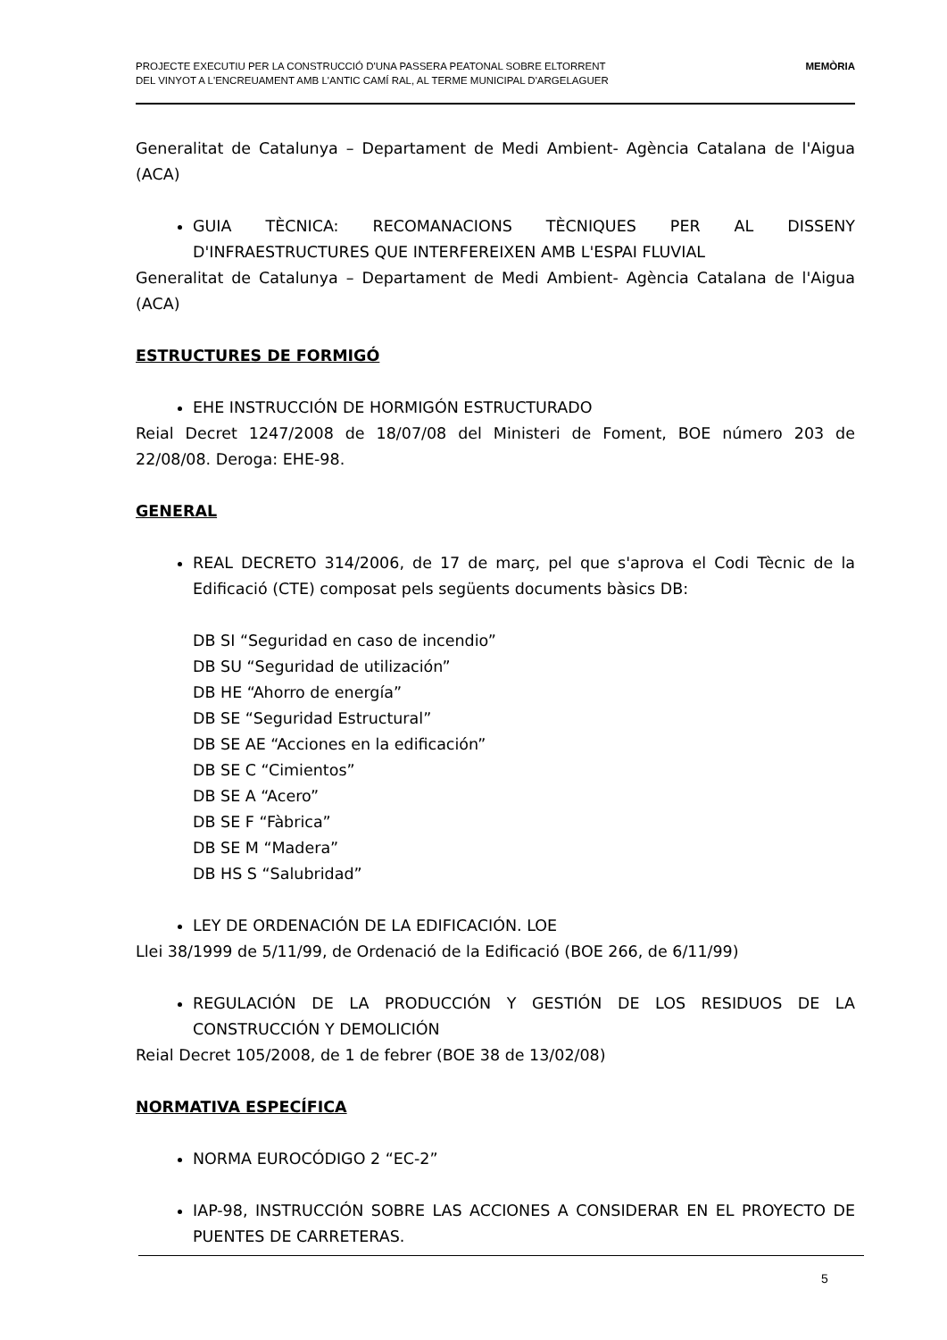PROJECTE EXECUTIU PER LA CONSTRUCCIÓ D'UNA PASSERA PEATONAL SOBRE ELTORRENT
DEL VINYOT A L'ENCREUAMENT AMB L'ANTIC CAMÍ RAL, AL TERME MUNICIPAL D'ARGELAGUER
MEMÒRIA
Generalitat de Catalunya – Departament de Medi Ambient- Agència Catalana de l'Aigua (ACA)
GUIA TÈCNICA: RECOMANACIONS TÈCNIQUES PER AL DISSENY D'INFRAESTRUCTURES QUE INTERFEREIXEN AMB L'ESPAI FLUVIAL
Generalitat de Catalunya – Departament de Medi Ambient- Agència Catalana de l'Aigua (ACA)
ESTRUCTURES DE FORMIGÓ
EHE INSTRUCCIÓN DE HORMIGÓN ESTRUCTURADO
Reial Decret 1247/2008 de 18/07/08 del Ministeri de Foment, BOE número 203 de 22/08/08. Deroga: EHE-98.
GENERAL
REAL DECRETO 314/2006, de 17 de març, pel que s'aprova el Codi Tècnic de la Edificació (CTE) composat pels següents documents bàsics DB:
DB SI “Seguridad en caso de incendio”
DB SU “Seguridad de utilización”
DB HE “Ahorro de energía”
DB SE “Seguridad Estructural”
DB SE AE “Acciones en la edificación”
DB SE C “Cimientos”
DB SE A “Acero”
DB SE F “Fàbrica”
DB SE M “Madera”
DB HS S “Salubridad”
LEY DE ORDENACIÓN DE LA EDIFICACIÓN. LOE
Llei 38/1999 de 5/11/99, de Ordenació de la Edificació (BOE 266, de 6/11/99)
REGULACIÓN DE LA PRODUCCIÓN Y GESTIÓN DE LOS RESIDUOS DE LA CONSTRUCCIÓN Y DEMOLICIÓN
Reial Decret 105/2008, de 1 de febrer (BOE 38 de 13/02/08)
NORMATIVA ESPECÍFICA
NORMA EUROCÓDIGO 2 “EC-2”
IAP-98, INSTRUCCIÓN SOBRE LAS ACCIONES A CONSIDERAR EN EL PROYECTO DE PUENTES DE CARRETERAS.
5